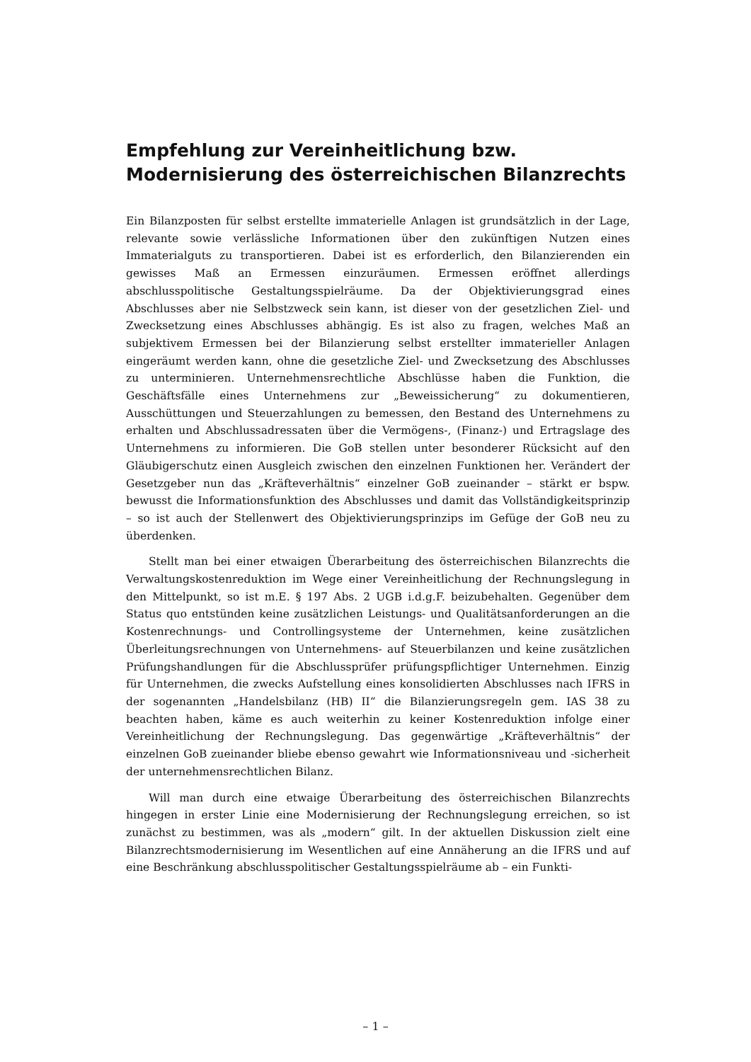Empfehlung zur Vereinheitlichung bzw. Modernisierung des österreichischen Bilanzrechts
Ein Bilanzposten für selbst erstellte immaterielle Anlagen ist grundsätzlich in der Lage, relevante sowie verlässliche Informationen über den zukünftigen Nutzen eines Immaterialguts zu transportieren. Dabei ist es erforderlich, den Bilanzierenden ein gewisses Maß an Ermessen einzuräumen. Ermessen eröffnet allerdings abschlusspolitische Gestaltungsspielräume. Da der Objektivierungsgrad eines Abschlusses aber nie Selbstzweck sein kann, ist dieser von der gesetzlichen Ziel- und Zwecksetzung eines Abschlusses abhängig. Es ist also zu fragen, welches Maß an subjektivem Ermessen bei der Bilanzierung selbst erstellter immaterieller Anlagen eingeräumt werden kann, ohne die gesetzliche Ziel- und Zwecksetzung des Abschlusses zu unterminieren. Unternehmensrechtliche Abschlüsse haben die Funktion, die Geschäftsfälle eines Unternehmens zur „Beweissicherung“ zu dokumentieren, Ausschüttungen und Steuerzahlungen zu bemessen, den Bestand des Unternehmens zu erhalten und Abschlussadressaten über die Vermögens-, (Finanz-) und Ertragslage des Unternehmens zu informieren. Die GoB stellen unter besonderer Rücksicht auf den Gläubigerschutz einen Ausgleich zwischen den einzelnen Funktionen her. Verändert der Gesetzgeber nun das „Kräfteverhältnis“ einzelner GoB zueinander – stärkt er bspw. bewusst die Informationsfunktion des Abschlusses und damit das Vollständigkeitsprinzip – so ist auch der Stellenwert des Objektivierungsprinzips im Gefüge der GoB neu zu überdenken.
Stellt man bei einer etwaigen Überarbeitung des österreichischen Bilanzrechts die Verwaltungskostenreduktion im Wege einer Vereinheitlichung der Rechnungslegung in den Mittelpunkt, so ist m.E. § 197 Abs. 2 UGB i.d.g.F. beizubehalten. Gegenüber dem Status quo entstünden keine zusätzlichen Leistungs- und Qualitätsanforderungen an die Kostenrechnungs- und Controllingsysteme der Unternehmen, keine zusätzlichen Überleitungsrechnungen von Unternehmens- auf Steuerbilanzen und keine zusätzlichen Prüfungshandlungen für die Abschlussprüfer prüfungspflichtiger Unternehmen. Einzig für Unternehmen, die zwecks Aufstellung eines konsolidierten Abschlusses nach IFRS in der sogenannten „Handelsbilanz (HB) II“ die Bilanzierungsregeln gem. IAS 38 zu beachten haben, käme es auch weiterhin zu keiner Kostenreduktion infolge einer Vereinheitlichung der Rechnungslegung. Das gegenwärtige „Kräfteverhältnis“ der einzelnen GoB zueinander bliebe ebenso gewahrt wie Informationsniveau und -sicherheit der unternehmensrechtlichen Bilanz.
Will man durch eine etwaige Überarbeitung des österreichischen Bilanzrechts hingegen in erster Linie eine Modernisierung der Rechnungslegung erreichen, so ist zunächst zu bestimmen, was als „modern“ gilt. In der aktuellen Diskussion zielt eine Bilanzrechtsmodernisierung im Wesentlichen auf eine Annäherung an die IFRS und auf eine Beschränkung abschlusspolitischer Gestaltungsspielräume ab – ein Funkti-
– 1 –